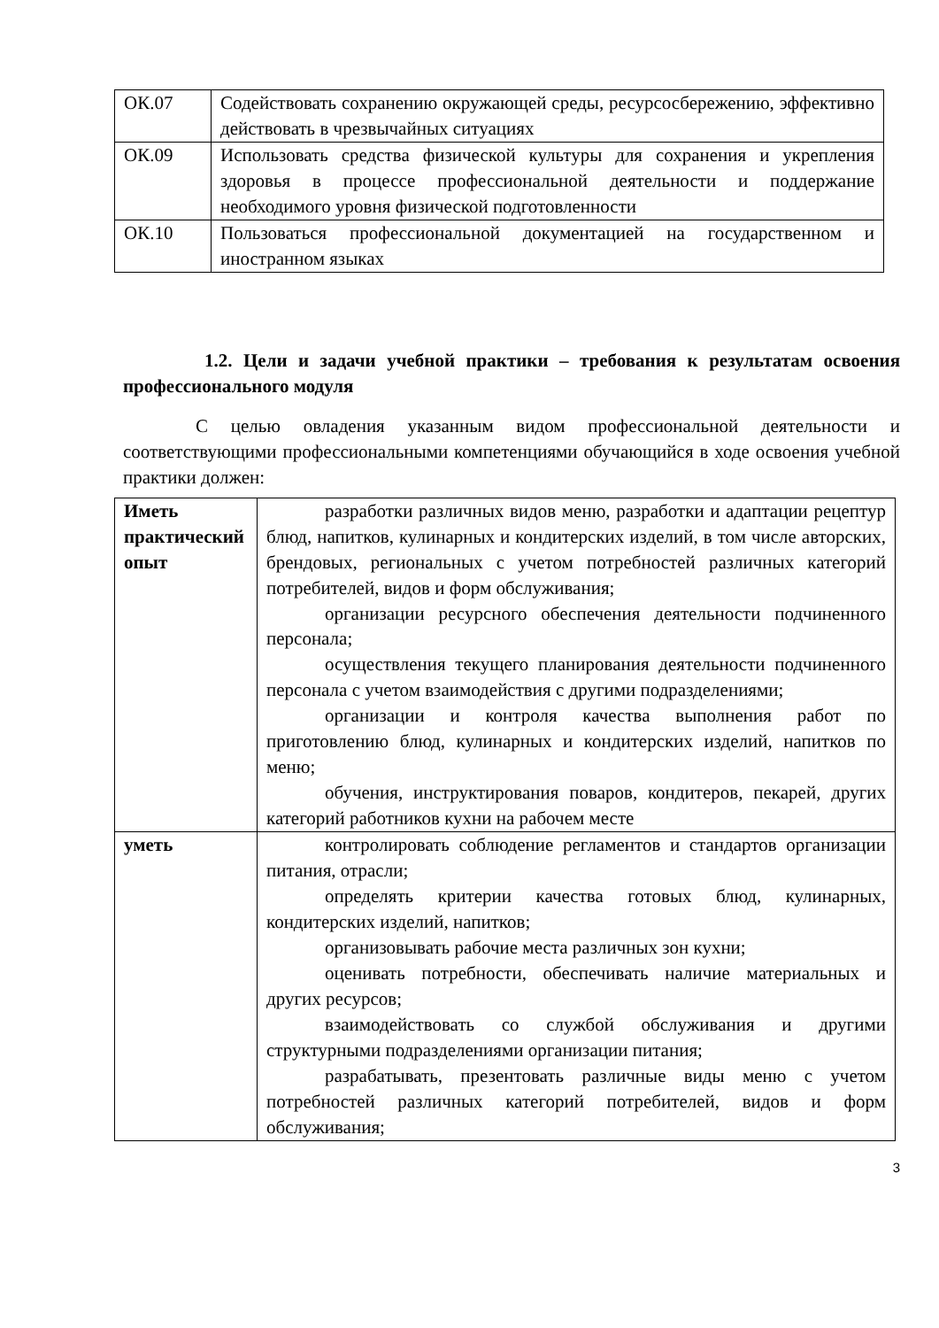| ОК.07 | Содействовать сохранению окружающей среды, ресурсосбережению, эффективно действовать в чрезвычайных ситуациях |
| ОК.09 | Использовать средства физической культуры для сохранения и укрепления здоровья в процессе профессиональной деятельности и поддержание необходимого уровня физической подготовленности |
| ОК.10 | Пользоваться профессиональной документацией на государственном и иностранном языках |
1.2. Цели и задачи учебной практики – требования к результатам освоения профессионального модуля
С целью овладения указанным видом профессиональной деятельности и соответствующими профессиональными компетенциями обучающийся в ходе освоения учебной практики должен:
| Иметь практический опыт | разработки различных видов меню, разработки и адаптации рецептур блюд, напитков, кулинарных и кондитерских изделий, в том числе авторских, брендовых, региональных с учетом потребностей различных категорий потребителей, видов и форм обслуживания; организации ресурсного обеспечения деятельности подчиненного персонала; осуществления текущего планирования деятельности подчиненного персонала с учетом взаимодействия с другими подразделениями; организации и контроля качества выполнения работ по приготовлению блюд, кулинарных и кондитерских изделий, напитков по меню; обучения, инструктирования поваров, кондитеров, пекарей, других категорий работников кухни на рабочем месте |
| уметь | контролировать соблюдение регламентов и стандартов организации питания, отрасли; определять критерии качества готовых блюд, кулинарных, кондитерских изделий, напитков; организовывать рабочие места различных зон кухни; оценивать потребности, обеспечивать наличие материальных и других ресурсов; взаимодействовать со службой обслуживания и другими структурными подразделениями организации питания; разрабатывать, презентовать различные виды меню с учетом потребностей различных категорий потребителей, видов и форм обслуживания; |
3